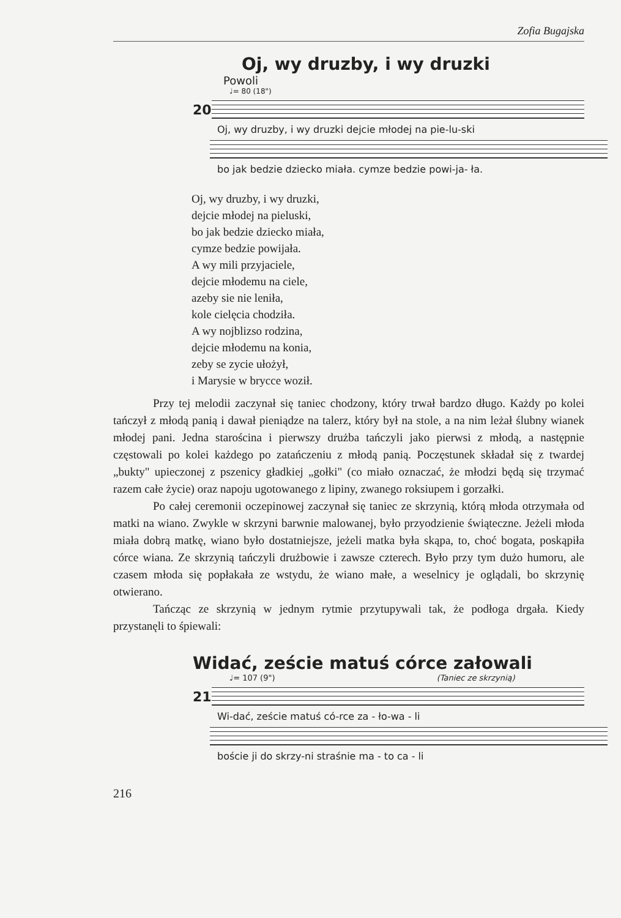Zofia Bugajska
Oj, wy druzby, i wy druzki
Powoli
♩= 80 (18")
20
Oj, wy druzby, i wy druzki dejcie młodej na pie-lu-ski
bo jak bedzie dziecko miała. cymze bedzie powi-ja- ła.
Oj, wy druzby, i wy druzki,
dejcie młodej na pieluski,
bo jak bedzie dziecko miała,
cymze bedzie powijała.
A wy mili przyjaciele,
dejcie młodemu na ciele,
azeby sie nie leniła,
kole cielęcia chodziła.
A wy nojblizso rodzina,
dejcie młodemu na konia,
zeby se zycie ułożył,
i Marysie w brycce woził.
Przy tej melodii zaczynał się taniec chodzony, który trwał bardzo długo. Każdy po kolei tańczył z młodą panią i dawał pieniądze na talerz, który był na stole, a na nim leżał ślubny wianek młodej pani. Jedna starościna i pierwszy drużba tańczyli jako pierwsi z młodą, a następnie częstowali po kolei każdego po zatańczeniu z młodą panią. Poczęstunek składał się z twardej „bukty" upieczonej z pszenicy gładkiej „gołki" (co miało oznaczać, że młodzi będą się trzymać razem całe życie) oraz napoju ugotowanego z lipiny, zwanego roksiupem i gorzałki.
Po całej ceremonii oczepinowej zaczynał się taniec ze skrzynią, którą młoda otrzymała od matki na wiano. Zwykle w skrzyni barwnie malowanej, było przyodzienie świąteczne. Jeżeli młoda miała dobrą matkę, wiano było dostatniejsze, jeżeli matka była skąpa, to, choć bogata, poskąpiła córce wiana. Ze skrzynią tańczyli drużbowie i zawsze czterech. Było przy tym dużo humoru, ale czasem młoda się popłakała ze wstydu, że wiano małe, a weselnicy je oglądali, bo skrzynię otwierano.
Tańcząc ze skrzynią w jednym rytmie przytupywali tak, że podłoga drgała. Kiedy przystanęli to śpiewali:
Widać, zeście matuś córce załowali
♩= 107 (9") (Taniec ze skrzynią)
21
Wi-dać, zeście matuś có-rce za - ło-wa - li
boście ji do skrzy-ni straśnie ma - to ca - li
216